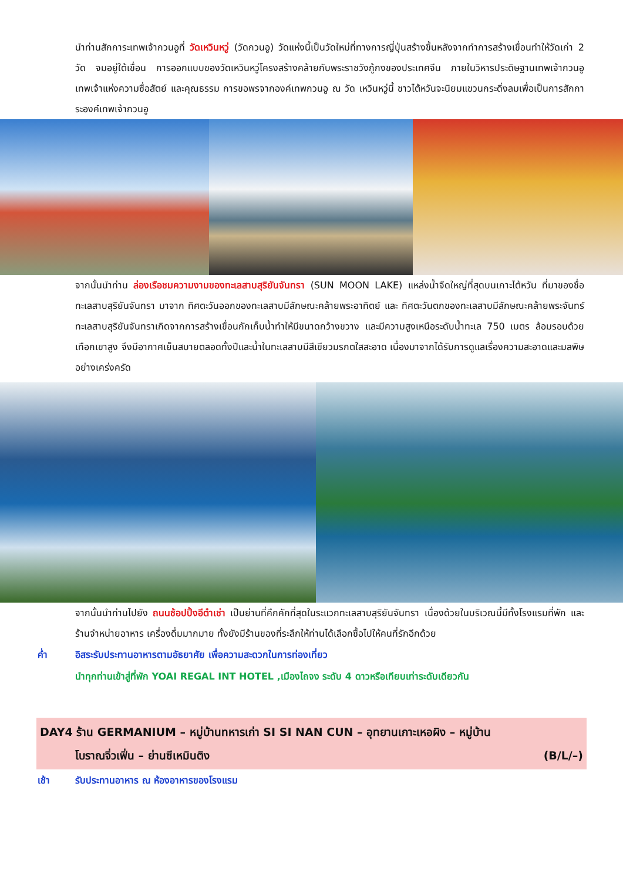นำท่านสักการะเทพเจ้ากวนอูที่ วัดเหวินหวู่ (วัดกวนอู) วัดแห่งนี้เป็นวัดใหม่ที่ทางการญี่ปุ่นสร้างขึ้นหลังจากทำการสร้างเขื่อนทำให้วัดเก่า 2 วัด จมอยู่ใต้เขื่อน การออกแบบของวัดเหวินหวู่โครงสร้างคล้ายกับพระราชวังกู้กงของประเทศจีน ภายในวิหารประดิษฐานเทพเจ้ากวนอู เทพเจ้าแห่งความซื่อสัตย์ และคุณธรรม การขอพรจากองค์เทพกวนอู ณ วัด เหวินหวู่นี้ ชาวไต้หวันจะนิยมแขวนกระดิ่งลมเพื่อเป็นการสักการะองค์เทพเจ้ากวนอู
จากนั้นนำท่าน ล่องเรือชมความงามของทะเลสาบสุริยันจันทรา (SUN MOON LAKE) แหล่งน้ำจืดใหญ่ที่สุดบนเกาะไต้หวัน ที่มาของชื่อทะเลสาบสุริยันจันทรา มาจาก ทิศตะวันออกของทะเลสาบมีลักษณะคล้ายพระอาทิตย์ และ ทิศตะวันตกของทะเลสาบมีลักษณะคล้ายพระจันทร์ ทะเลสาบสุริยันจันทราเกิดจากการสร้างเขื่อนกักเก็บน้ำทำให้มีขนาดกว้างขวาง และมีความสูงเหนือระดับน้ำทะเล 750 เมตร ล้อมรอบด้วยเทือกเขาสูง จึงมีอากาศเย็นสบายตลอดทั้งปีและน้ำในทะเลสาบมีสีเขียวมรกตใสสะอาด เนื่องมาจากได้รับการดูแลเรื่องความสะอาดและมลพิษอย่างเคร่งครัด
จากนั้นนำท่านไปยัง ถนนช้อปปิ้งอีต๋าเช่า เป็นย่านที่คึกคักที่สุดในระแวกทะเลสาบสุริยันจันทรา เนื่องด้วยในบริเวณนี้มีทั้งโรงแรมที่พัก และร้านจำหน่ายอาหาร เครื่องดื่มมากมาย ทั้งยังมีร้านของที่ระลึกให้ท่านได้เลือกซื้อไปให้คนที่รักอีกด้วย
ค่ำ อิสระรับประทานอาหารตามอัธยาศัย เพื่อความสะดวกในการท่องเที่ยว
นำทุกท่านเข้าสู่ที่พัก YOAI REGAL INT HOTEL ,เมืองไถจง ระดับ 4 ดาวหรือเทียบเท่าระดับเดียวกัน
DAY4 ร้าน GERMANIUM – หมู่บ้านทหารเก่า SI SI NAN CUN – อุทยานเกาะเหอผิง – หมู่บ้าน
โบราณจิ่วเฟิ่น – ย่านซีเหมินติง (B/L/–)
เช้า รับประทานอาหาร ณ ห้องอาหารของโรงแรม